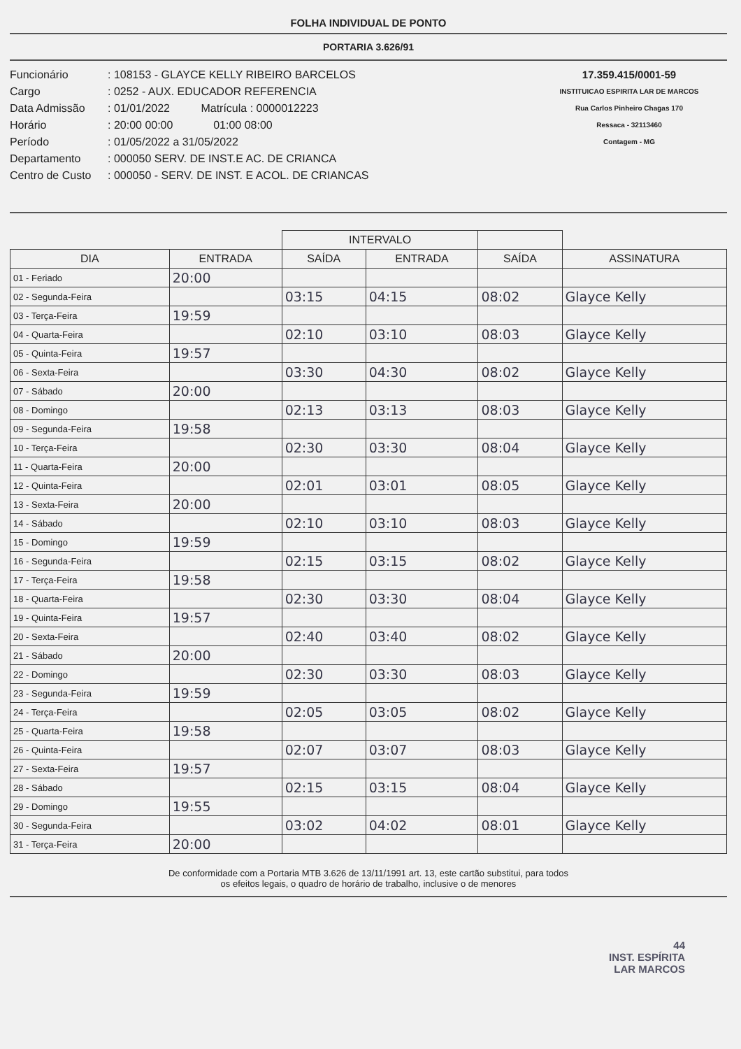FOLHA INDIVIDUAL DE PONTO
PORTARIA 3.626/91
Funcionário: 108153 - GLAYCE KELLY RIBEIRO BARCELOS
Cargo: 0252 - AUX. EDUCADOR REFERENCIA
Data Admissão: 01/01/2022 Matrícula : 0000012223
Horário: 20:00 00:00 01:00 08:00
Período: 01/05/2022 a 31/05/2022
Departamento: 000050 SERV. DE INST.E AC. DE CRIANCA
Centro de Custo: 000050 - SERV. DE INST. E ACOL. DE CRIANCAS
17.359.415/0001-59
INSTITUICAO ESPIRITA LAR DE MARCOS
Rua Carlos Pinheiro Chagas 170
Ressaca - 32113460
Contagem - MG
| | | INTERVALO | | | |
| --- | --- | --- | --- | --- | --- |
| DIA | ENTRADA | SAÍDA | ENTRADA | SAÍDA | ASSINATURA |
| 01 - Feriado | 20:00 | | | | |
| 02 - Segunda-Feira | | 03:15 | 04:15 | 08:02 | Glayce Kelly |
| 03 - Terça-Feira | 19:59 | | | | |
| 04 - Quarta-Feira | | 02:10 | 03:10 | 08:03 | Glayce Kelly |
| 05 - Quinta-Feira | 19:57 | | | | |
| 06 - Sexta-Feira | | 03:30 | 04:30 | 08:02 | Glayce Kelly |
| 07 - Sábado | 20:00 | | | | |
| 08 - Domingo | | 02:13 | 03:13 | 08:03 | Glayce Kelly |
| 09 - Segunda-Feira | 19:58 | | | | |
| 10 - Terça-Feira | | 02:30 | 03:30 | 08:04 | Glayce Kelly |
| 11 - Quarta-Feira | 20:00 | | | | |
| 12 - Quinta-Feira | | 02:01 | 03:01 | 08:05 | Glayce Kelly |
| 13 - Sexta-Feira | 20:00 | | | | |
| 14 - Sábado | | 02:10 | 03:10 | 08:03 | Glayce Kelly |
| 15 - Domingo | 19:59 | | | | |
| 16 - Segunda-Feira | | 02:15 | 03:15 | 08:02 | Glayce Kelly |
| 17 - Terça-Feira | 19:58 | | | | |
| 18 - Quarta-Feira | | 02:30 | 03:30 | 08:04 | Glayce Kelly |
| 19 - Quinta-Feira | 19:57 | | | | |
| 20 - Sexta-Feira | | 02:40 | 03:40 | 08:02 | Glayce Kelly |
| 21 - Sábado | 20:00 | | | | |
| 22 - Domingo | | 02:30 | 03:30 | 08:03 | Glayce Kelly |
| 23 - Segunda-Feira | 19:59 | | | | |
| 24 - Terça-Feira | | 02:05 | 03:05 | 08:02 | Glayce Kelly |
| 25 - Quarta-Feira | 19:58 | | | | |
| 26 - Quinta-Feira | | 02:07 | 03:07 | 08:03 | Glayce Kelly |
| 27 - Sexta-Feira | 19:57 | | | | |
| 28 - Sábado | | 02:15 | 03:15 | 08:04 | Glayce Kelly |
| 29 - Domingo | 19:55 | | | | |
| 30 - Segunda-Feira | | 03:02 | 04:02 | 08:01 | Glayce Kelly |
| 31 - Terça-Feira | 20:00 | | | | |
De conformidade com a Portaria MTB 3.626 de 13/11/1991 art. 13, este cartão substitui, para todos
os efeitos legais, o quadro de horário de trabalho, inclusive o de menores
44
INST. ESPÍRITA
LAR MARCOS